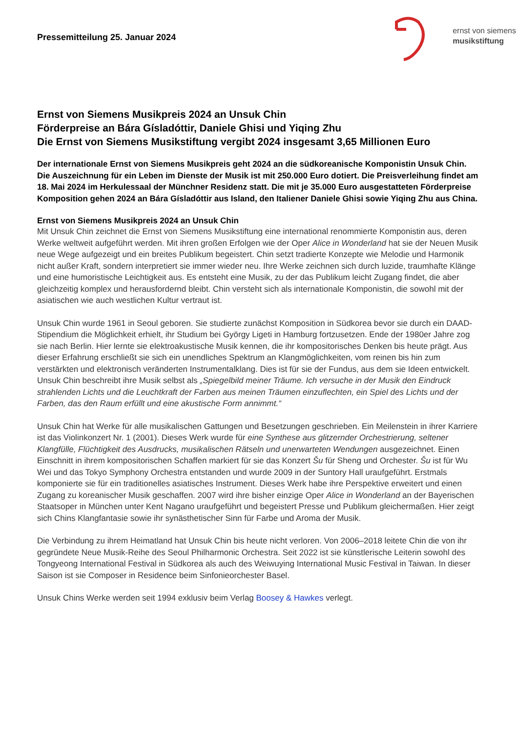Pressemitteilung 25. Januar 2024
ernst von siemens
musikstiftung
Ernst von Siemens Musikpreis 2024 an Unsuk Chin
Förderpreise an Bára Gísladóttir, Daniele Ghisi und Yiqing Zhu
Die Ernst von Siemens Musikstiftung vergibt 2024 insgesamt 3,65 Millionen Euro
Der internationale Ernst von Siemens Musikpreis geht 2024 an die südkoreanische Komponistin Unsuk Chin. Die Auszeichnung für ein Leben im Dienste der Musik ist mit 250.000 Euro dotiert. Die Preisverleihung findet am 18. Mai 2024 im Herkulessaal der Münchner Residenz statt. Die mit je 35.000 Euro ausgestatteten Förderpreise Komposition gehen 2024 an Bára Gísladóttir aus Island, den Italiener Daniele Ghisi sowie Yiqing Zhu aus China.
Ernst von Siemens Musikpreis 2024 an Unsuk Chin
Mit Unsuk Chin zeichnet die Ernst von Siemens Musikstiftung eine international renommierte Komponistin aus, deren Werke weltweit aufgeführt werden. Mit ihren großen Erfolgen wie der Oper Alice in Wonderland hat sie der Neuen Musik neue Wege aufgezeigt und ein breites Publikum begeistert. Chin setzt tradierte Konzepte wie Melodie und Harmonik nicht außer Kraft, sondern interpretiert sie immer wieder neu. Ihre Werke zeichnen sich durch luzide, traumhafte Klänge und eine humoristische Leichtigkeit aus. Es entsteht eine Musik, zu der das Publikum leicht Zugang findet, die aber gleichzeitig komplex und herausfordernd bleibt. Chin versteht sich als internationale Komponistin, die sowohl mit der asiatischen wie auch westlichen Kultur vertraut ist.
Unsuk Chin wurde 1961 in Seoul geboren. Sie studierte zunächst Komposition in Südkorea bevor sie durch ein DAAD-Stipendium die Möglichkeit erhielt, ihr Studium bei György Ligeti in Hamburg fortzusetzen. Ende der 1980er Jahre zog sie nach Berlin. Hier lernte sie elektroakustische Musik kennen, die ihr kompositorisches Denken bis heute prägt. Aus dieser Erfahrung erschließt sie sich ein unendliches Spektrum an Klangmöglichkeiten, vom reinen bis hin zum verstärkten und elektronisch veränderten Instrumentalklang. Dies ist für sie der Fundus, aus dem sie Ideen entwickelt. Unsuk Chin beschreibt ihre Musik selbst als „Spiegelbild meiner Träume. Ich versuche in der Musik den Eindruck strahlenden Lichts und die Leuchtkraft der Farben aus meinen Träumen einzuflechten, ein Spiel des Lichts und der Farben, das den Raum erfüllt und eine akustische Form annimmt.“
Unsuk Chin hat Werke für alle musikalischen Gattungen und Besetzungen geschrieben. Ein Meilenstein in ihrer Karriere ist das Violinkonzert Nr. 1 (2001). Dieses Werk wurde für eine Synthese aus glitzernder Orchestrierung, seltener Klangfülle, Flüchtigkeit des Ausdrucks, musikalischen Rätseln und unerwarteten Wendungen ausgezeichnet. Einen Einschnitt in ihrem kompositorischen Schaffen markiert für sie das Konzert Šu für Sheng und Orchester. Šu ist für Wu Wei und das Tokyo Symphony Orchestra entstanden und wurde 2009 in der Suntory Hall uraufgeführt. Erstmals komponierte sie für ein traditionelles asiatisches Instrument. Dieses Werk habe ihre Perspektive erweitert und einen Zugang zu koreanischer Musik geschaffen. 2007 wird ihre bisher einzige Oper Alice in Wonderland an der Bayerischen Staatsoper in München unter Kent Nagano uraufgeführt und begeistert Presse und Publikum gleichermaßen. Hier zeigt sich Chins Klangfantasie sowie ihr synästhetischer Sinn für Farbe und Aroma der Musik.
Die Verbindung zu ihrem Heimatland hat Unsuk Chin bis heute nicht verloren. Von 2006–2018 leitete Chin die von ihr gegründete Neue Musik-Reihe des Seoul Philharmonic Orchestra. Seit 2022 ist sie künstlerische Leiterin sowohl des Tongyeong International Festival in Südkorea als auch des Weiwuying International Music Festival in Taiwan. In dieser Saison ist sie Composer in Residence beim Sinfonieorchester Basel.
Unsuk Chins Werke werden seit 1994 exklusiv beim Verlag Boosey & Hawkes verlegt.